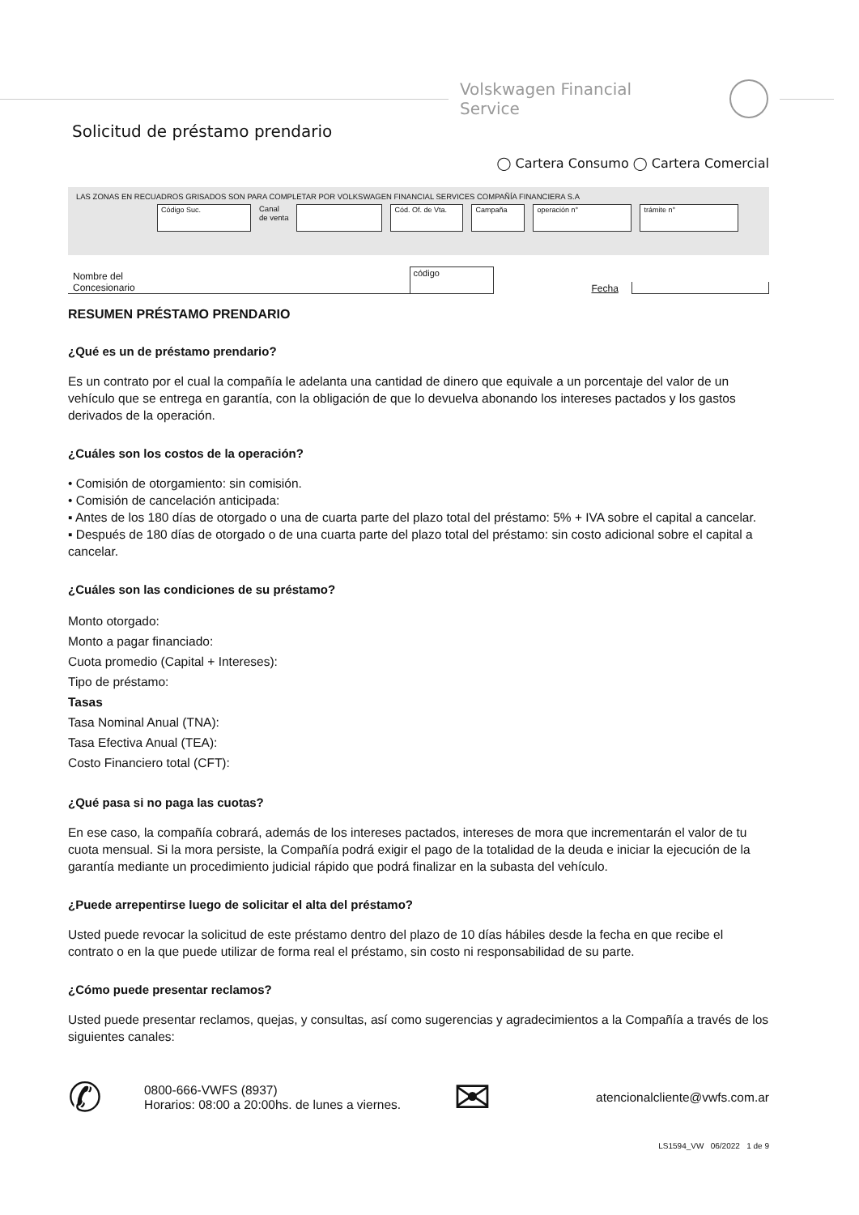Volskwagen Financial Service
Solicitud de préstamo prendario
◯ Cartera Consumo ◯ Cartera Comercial
LAS ZONAS EN RECUADROS GRISADOS SON PARA COMPLETAR POR VOLKSWAGEN FINANCIAL SERVICES COMPAÑÍA FINANCIERA S.A
Código Suc.
Canal
de venta
Cód. Of. de Vta.
Campaña operación n° trámite n°
Nombre del
Concesionario código Fecha
RESUMEN PRÉSTAMO PRENDARIO
¿Qué es un de préstamo prendario?
Es un contrato por el cual la compañía le adelanta una cantidad de dinero que equivale a un porcentaje del valor de un vehículo que se entrega en garantía, con la obligación de que lo devuelva abonando los intereses pactados y los gastos derivados de la operación.
¿Cuáles son los costos de la operación?
• Comisión de otorgamiento: sin comisión.
• Comisión de cancelación anticipada:
▪ Antes de los 180 días de otorgado o una de cuarta parte del plazo total del préstamo: 5% + IVA sobre el capital a cancelar.
▪ Después de 180 días de otorgado o de una cuarta parte del plazo total del préstamo: sin costo adicional sobre el capital a cancelar.
¿Cuáles son las condiciones de su préstamo?
Monto otorgado:
Monto a pagar financiado:
Cuota promedio (Capital + Intereses):
Tipo de préstamo:
Tasas
Tasa Nominal Anual (TNA):
Tasa Efectiva Anual (TEA):
Costo Financiero total (CFT):
¿Qué pasa si no paga las cuotas?
En ese caso, la compañía cobrará, además de los intereses pactados, intereses de mora que incrementarán el valor de tu cuota mensual. Si la mora persiste, la Compañía podrá exigir el pago de la totalidad de la deuda e iniciar la ejecución de la garantía mediante un procedimiento judicial rápido que podrá finalizar en la subasta del vehículo.
¿Puede arrepentirse luego de solicitar el alta del préstamo?
Usted puede revocar la solicitud de este préstamo dentro del plazo de 10 días hábiles desde la fecha en que recibe el contrato o en la que puede utilizar de forma real el préstamo, sin costo ni responsabilidad de su parte.
¿Cómo puede presentar reclamos?
Usted puede presentar reclamos, quejas, y consultas, así como sugerencias y agradecimientos a la Compañía a través de los siguientes canales:
✆ 0800-666-VWFS (8937)
Horarios: 08:00 a 20:00hs. de lunes a viernes. ✉ atencionalcliente@vwfs.com.ar
LS1594_VW 06/2022 1 de 9